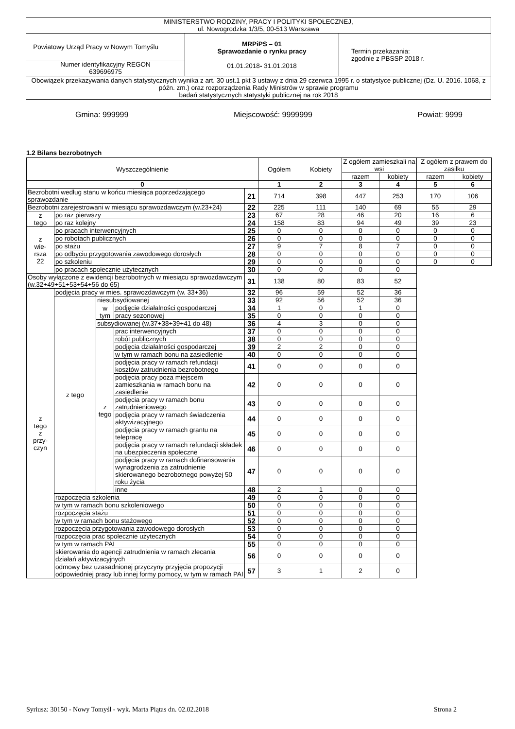| MINISTERSTWO RODZINY, PRACY I POLITYKI SPOŁECZNEJ, ul. Nowogrodzka 1/3/5, 00-513 Warszawa | | |
| Powiatowy Urząd Pracy w Nowym Tomyślu | MRPiPS – 01 Sprawozdanie o rynku pracy 01.01.2018 - 31.01.2018 | Termin przekazania: zgodnie z PBSSP 2018 r. |
| Numer identyfikacyjny REGON 639696975 | | |
| Obowiązek przekazywania danych statystycznych wynika z art. 30 ust.1 pkt 3 ustawy z dnia 29 czerwca 1995 r. o statystyce publicznej (Dz. U. 2016. 1068, z późn. zm.) oraz rozporządzenia Rady Ministrów w sprawie programu badań statystycznych statystyki publicznej na rok 2018 | | |
Gmina: 999999 Miejscowość: 9999999 Powiat: 9999
1.2 Bilans bezrobotnych
| Wyszczególnienie | | | | | Ogółem | Kobiety | Z ogółem zamieszkali na wsi | | Z ogółem z prawem do zasiłku | |
| --- | --- | --- | --- | --- | --- | --- | --- | --- | --- | --- |
| | | | | | | | razem | kobiety | razem | kobiety |
| 0 | | | | | 1 | 2 | 3 | 4 | 5 | 6 |
| Bezrobotni według stanu w końcu miesiąca poprzedzającego sprawozdanie | | | | 21 | 714 | 398 | 447 | 253 | 170 | 106 |
| Bezrobotni zarejestrowani w miesiącu sprawozdawczym (w.23+24) | | | | 22 | 225 | 111 | 140 | 69 | 55 | 29 |
| z tego | po raz pierwszy | | | 23 | 67 | 28 | 46 | 20 | 16 | 6 |
| | po raz kolejny | | | 24 | 158 | 83 | 94 | 49 | 39 | 23 |
| z wie- rsza 22 | po pracach interwencyjnych | | | 25 | 0 | 0 | 0 | 0 | 0 | 0 |
| | po robotach publicznych | | | 26 | 0 | 0 | 0 | 0 | 0 | 0 |
| | po stażu | | | 27 | 9 | 7 | 8 | 7 | 0 | 0 |
| | po odbyciu przygotowania zawodowego dorosłych | | | 28 | 0 | 0 | 0 | 0 | 0 | 0 |
| | po szkoleniu | | | 29 | 0 | 0 | 0 | 0 | 0 | 0 |
| | po pracach społecznie użytecznych | | | 30 | 0 | 0 | 0 | 0 | | |
| Osoby wyłączone z ewidencji bezrobotnych w miesiącu sprawozdawczym (w.32+49+51+53+54+56 do 65) | | | | 31 | 138 | 80 | 83 | 52 | | |
| z tego z przy- czyn | podjęcia pracy w mies. sprawozdawczym (w. 33+36) | | | 32 | 96 | 59 | 52 | 36 | | |
| | z tego | niesubsydiowanej | | 33 | 92 | 56 | 52 | 36 | | |
| | | w tym | podjęcie działalności gospodarczej | 34 | 1 | 0 | 1 | 0 | | |
| | | | pracy sezonowej | 35 | 0 | 0 | 0 | 0 | | |
| | | subsydiowanej (w.37+38+39+41 do 48) | | 36 | 4 | 3 | 0 | 0 | | |
| | | z tego | prac interwencyjnych | 37 | 0 | 0 | 0 | 0 | | |
| | | | robót publicznych | 38 | 0 | 0 | 0 | 0 | | |
| | | | podjęcia działalności gospodarczej | 39 | 2 | 2 | 0 | 0 | | |
| | | | w tym w ramach bonu na zasiedlenie | 40 | 0 | 0 | 0 | 0 | | |
| | | | podjęcia pracy w ramach refundacji kosztów zatrudnienia bezrobotnego | 41 | 0 | 0 | 0 | 0 | | |
| | | | podjęcia pracy poza miejscem zamieszkania w ramach bonu na zasiedlenie | 42 | 0 | 0 | 0 | 0 | | |
| | | | podjęcia pracy w ramach bonu zatrudnieniowego | 43 | 0 | 0 | 0 | 0 | | |
| | | | podjęcia pracy w ramach świadczenia aktywizacyjnego | 44 | 0 | 0 | 0 | 0 | | |
| | | | podjęcia pracy w ramach grantu na telepracę | 45 | 0 | 0 | 0 | 0 | | |
| | | | podjęcia pracy w ramach refundacji składek na ubezpieczenia społeczne | 46 | 0 | 0 | 0 | 0 | | |
| | | | podjęcia pracy w ramach dofinansowania wynagrodzenia za zatrudnienie skierowanego bezrobotnego powyżej 50 roku życia | 47 | 0 | 0 | 0 | 0 | | |
| | | | inne | 48 | 2 | 1 | 0 | 0 | | |
| | rozpoczęcia szkolenia | | | 49 | 0 | 0 | 0 | 0 | | |
| | w tym w ramach bonu szkoleniowego | | | 50 | 0 | 0 | 0 | 0 | | |
| | rozpoczęcia stażu | | | 51 | 0 | 0 | 0 | 0 | | |
| | w tym w ramach bonu stażowego | | | 52 | 0 | 0 | 0 | 0 | | |
| | rozpoczęcia przygotowania zawodowego dorosłych | | | 53 | 0 | 0 | 0 | 0 | | |
| | rozpoczęcia prac społecznie użytecznych | | | 54 | 0 | 0 | 0 | 0 | | |
| | w tym w ramach PAI | | | 55 | 0 | 0 | 0 | 0 | | |
| | skierowania do agencji zatrudnienia w ramach zlecania działań aktywizacyjnych | | | 56 | 0 | 0 | 0 | 0 | | |
| | odmowy bez uzasadnionej przyczyny przyjęcia propozycji odpowiedniej pracy lub innej formy pomocy, w tym w ramach PAI | | | 57 | 3 | 1 | 2 | 0 | | |
Syriusz: 30150 - Nowy Tomyśl - wyk. Marta Piątas dn. 02.02.2018 Strona 2